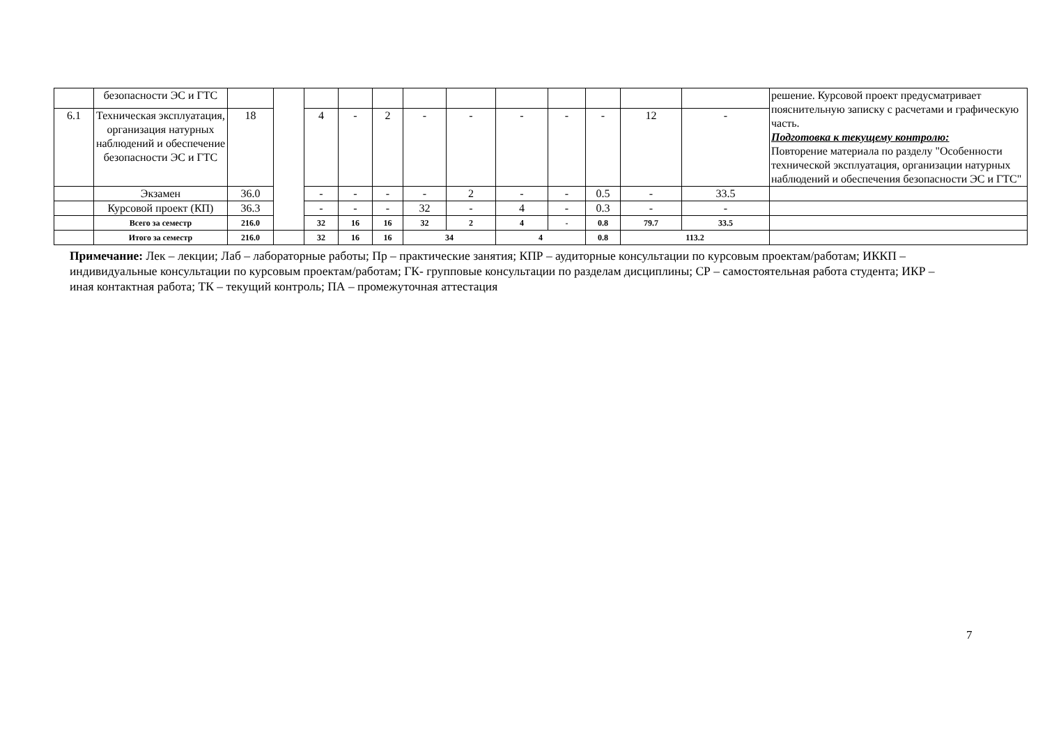| | безопасности ЭС и ГТС | | | | | | | | | | | | | решение. Курсовой проект предусматривает пояснительную записку с расчетами и графическую часть. Подготовка к текущему контролю: Повторение материала по разделу "Особенности технической эксплуатация, организации натурных наблюдений и обеспечения безопасности ЭС и ГТС" |
| 6.1 | Техническая эксплуатация, организация натурных наблюдений и обеспечение безопасности ЭС и ГТС | 18 | | 4 | - | 2 | - | - | - | - | - | 12 | - | |
| | Экзамен | 36.0 | | - | - | - | - | 2 | - | - | 0.5 | - | 33.5 | |
| | Курсовой проект (КП) | 36.3 | | - | - | - | 32 | - | 4 | - | 0.3 | - | - | |
| | Всего за семестр | 216.0 | | 32 | 16 | 16 | 32 | 2 | 4 | - | 0.8 | 79.7 | 33.5 | |
| | Итого за семестр | 216.0 | | 32 | 16 | 16 | 34 | | 4 | | 0.8 | 113.2 | | |
Примечание: Лек – лекции; Лаб – лабораторные работы; Пр – практические занятия; КПР – аудиторные консультации по курсовым проектам/работам; ИККП – индивидуальные консультации по курсовым проектам/работам; ГК- групповые консультации по разделам дисциплины; СР – самостоятельная работа студента; ИКР – иная контактная работа; ТК – текущий контроль; ПА – промежуточная аттестация
7